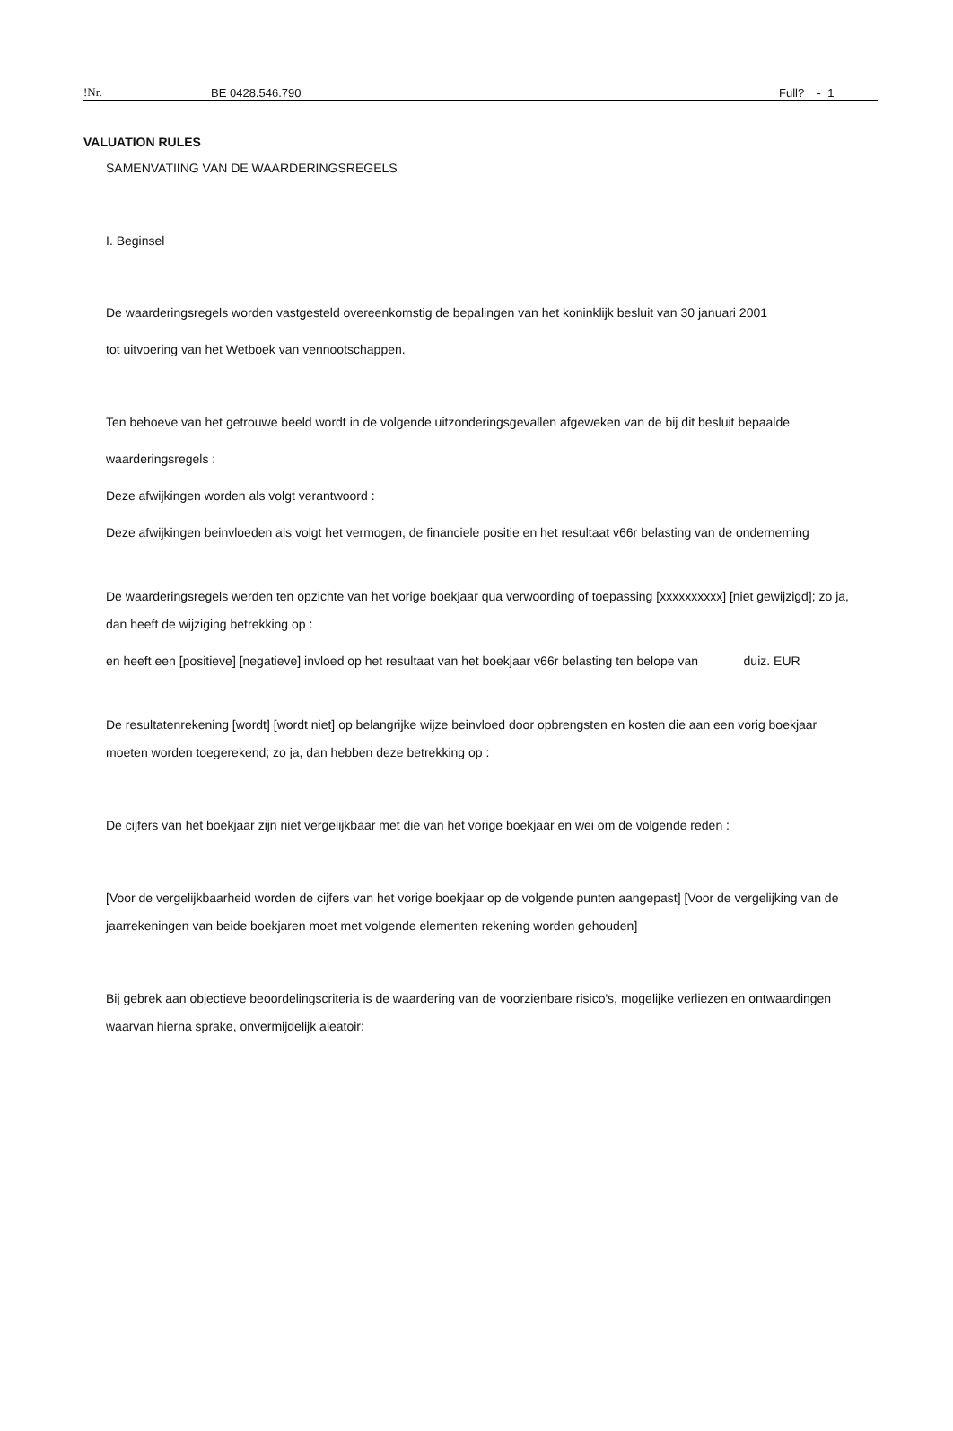!Nr. BE 0428.546.790 Full? - 1
VALUATION RULES
SAMENVATIING VAN DE WAARDERINGSREGELS
I. Beginsel
De waarderingsregels worden vastgesteld overeenkomstig de bepalingen van het koninklijk besluit van 30 januari 2001
tot uitvoering van het Wetboek van vennootschappen.
Ten behoeve van het getrouwe beeld wordt in de volgende uitzonderingsgevallen afgeweken van de bij dit besluit bepaalde
waarderingsregels :
Deze afwijkingen worden als volgt verantwoord :
Deze afwijkingen beinvloeden als volgt het vermogen, de financiele positie en het resultaat v66r belasting van de onderneming
De waarderingsregels werden ten opzichte van het vorige boekjaar qua verwoording of toepassing [xxxxxxxxxx] [niet gewijzigd]; zo ja,
dan heeft de wijziging betrekking op :
en heeft een [positieve] [negatieve] invloed op het resultaat van het boekjaar v66r belasting ten belope van duiz. EUR
De resultatenrekening [wordt] [wordt niet] op belangrijke wijze beinvloed door opbrengsten en kosten die aan een vorig boekjaar
moeten worden toegerekend; zo ja, dan hebben deze betrekking op :
De cijfers van het boekjaar zijn niet vergelijkbaar met die van het vorige boekjaar en wei om de volgende reden :
[Voor de vergelijkbaarheid worden de cijfers van het vorige boekjaar op de volgende punten aangepast] [Voor de vergelijking van de
jaarrekeningen van beide boekjaren moet met volgende elementen rekening worden gehouden]
Bij gebrek aan objectieve beoordelingscriteria is de waardering van de voorzienbare risico's, mogelijke verliezen en ontwaardingen
waarvan hierna sprake, onvermijdelijk aleatoir: